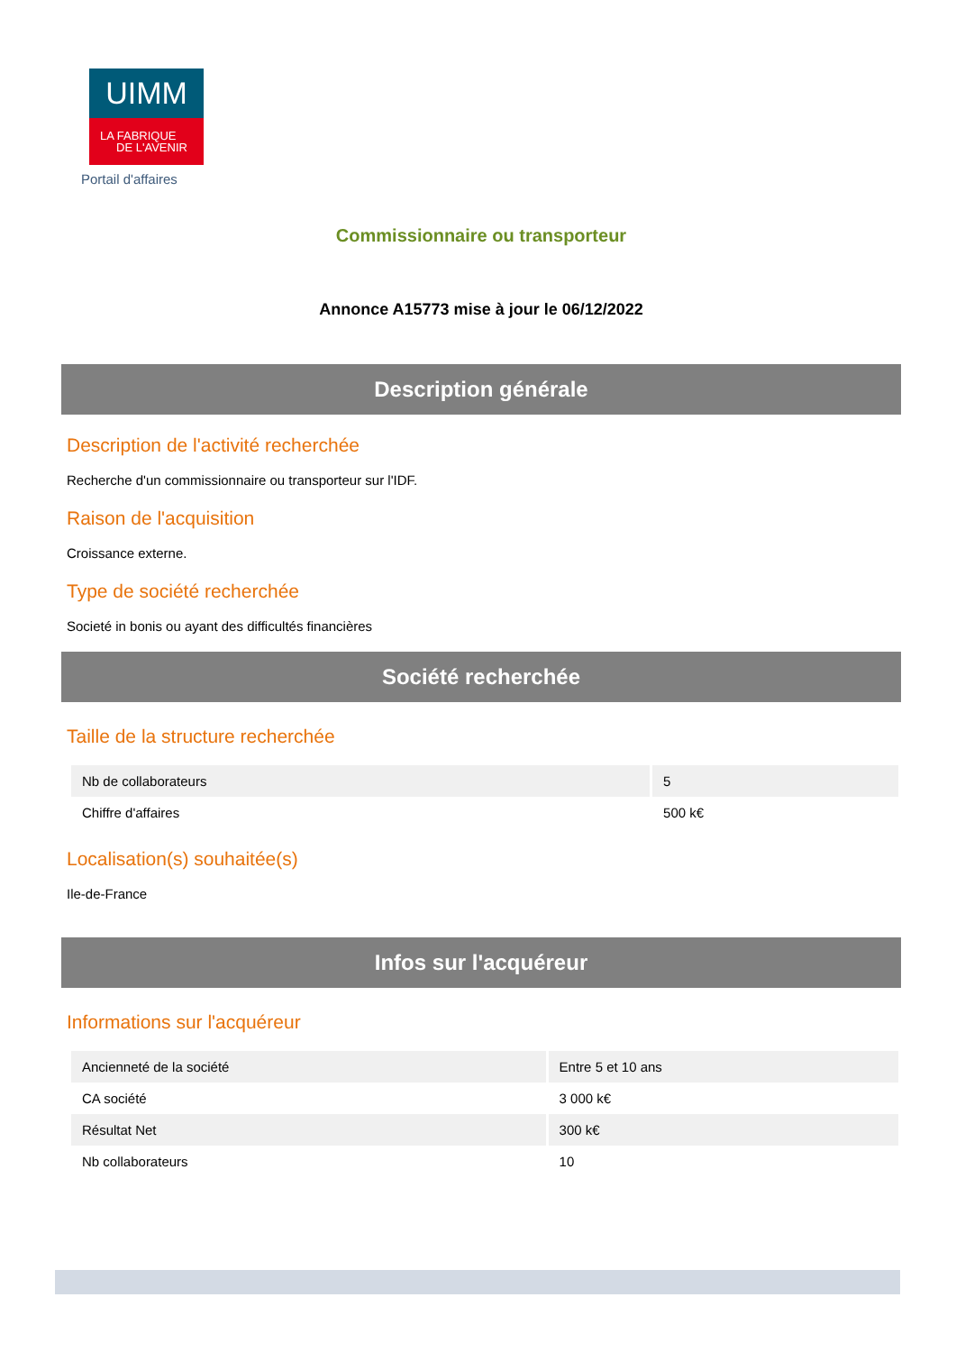UIMM
LA FABRIQUE
DE L'AVENIR
Portail d'affaires
Commissionnaire ou transporteur
Annonce A15773 mise à jour le 06/12/2022
Description générale
Description de l'activité recherchée
Recherche d'un commissionnaire ou transporteur sur l'IDF.
Raison de l'acquisition
Croissance externe.
Type de société recherchée
Societé in bonis ou ayant des difficultés financières
Société recherchée
Taille de la structure recherchée
| Nb de collaborateurs | 5 |
| Chiffre d'affaires | 500 k€ |
Localisation(s) souhaitée(s)
Ile-de-France
Infos sur l'acquéreur
Informations sur l'acquéreur
| Ancienneté de la société | Entre 5 et 10 ans |
| CA société | 3 000 k€ |
| Résultat Net | 300 k€ |
| Nb collaborateurs | 10 |